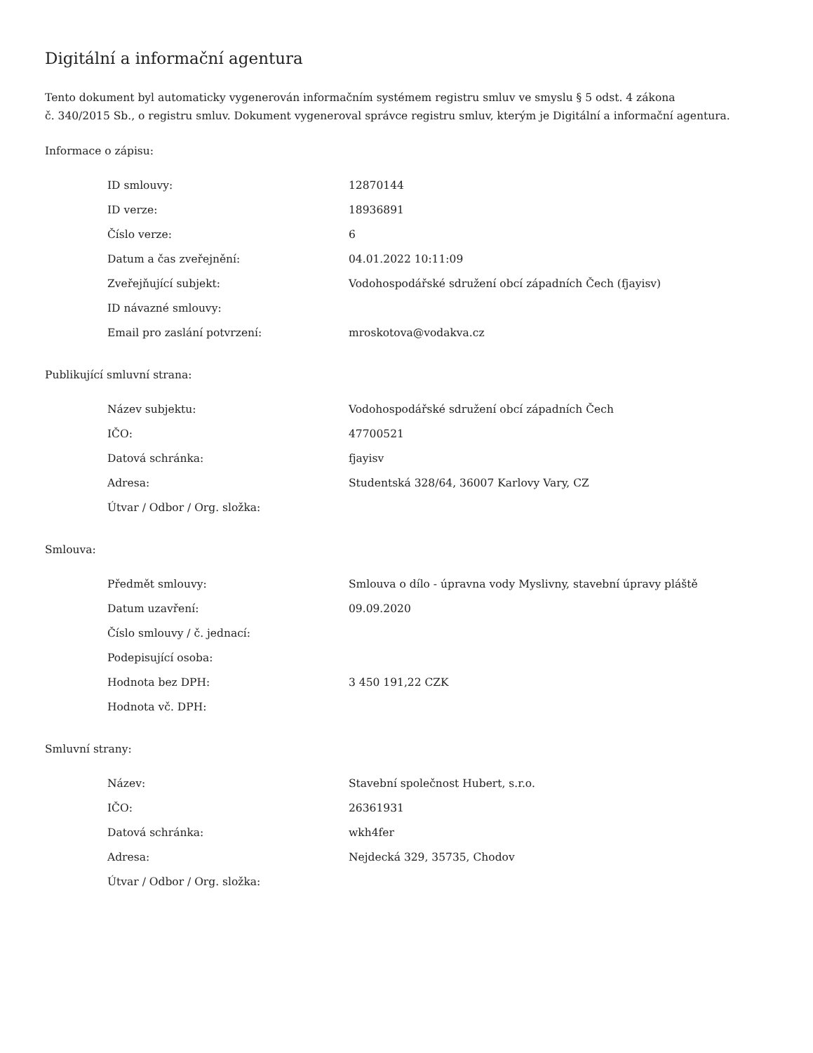Digitální a informační agentura
Tento dokument byl automaticky vygenerován informačním systémem registru smluv ve smyslu § 5 odst. 4 zákona
č. 340/2015 Sb., o registru smluv. Dokument vygeneroval správce registru smluv, kterým je Digitální a informační agentura.
Informace o zápisu:
| ID smlouvy: | 12870144 |
| ID verze: | 18936891 |
| Číslo verze: | 6 |
| Datum a čas zveřejnění: | 04.01.2022 10:11:09 |
| Zveřejňující subjekt: | Vodohospodářské sdružení obcí západních Čech (fjayisv) |
| ID návazné smlouvy: | |
| Email pro zaslání potvrzení: | mroskotova@vodakva.cz |
Publikující smluvní strana:
| Název subjektu: | Vodohospodářské sdružení obcí západních Čech |
| IČO: | 47700521 |
| Datová schránka: | fjayisv |
| Adresa: | Studentská 328/64, 36007 Karlovy Vary, CZ |
| Útvar / Odbor / Org. složka: | |
Smlouva:
| Předmět smlouvy: | Smlouva o dílo - úpravna vody Myslivny, stavební úpravy pláště |
| Datum uzavření: | 09.09.2020 |
| Číslo smlouvy / č. jednací: | |
| Podepisující osoba: | |
| Hodnota bez DPH: | 3 450 191,22 CZK |
| Hodnota vč. DPH: | |
Smluvní strany:
| Název: | Stavební společnost Hubert, s.r.o. |
| IČO: | 26361931 |
| Datová schránka: | wkh4fer |
| Adresa: | Nejdecká 329, 35735, Chodov |
| Útvar / Odbor / Org. složka: | |